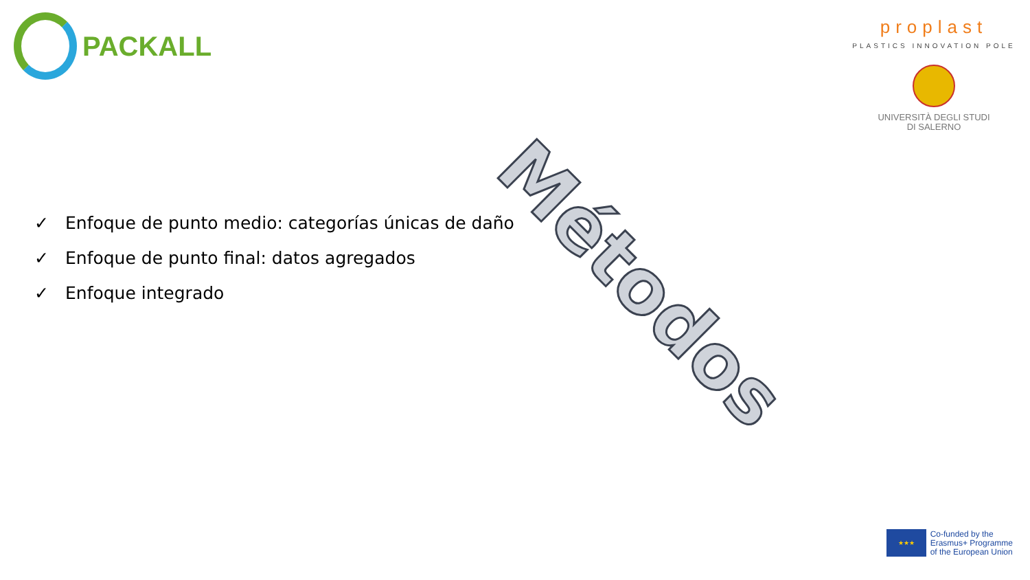PACKALL
proplast
PLASTICS INNOVATION POLE
UNIVERSITÀ DEGLI STUDI
DI SALERNO
Métodos
✓ Enfoque de punto medio: categorías únicas de daño
✓ Enfoque de punto final: datos agregados
✓ Enfoque integrado
★★★
Co-funded by the
Erasmus+ Programme
of the European Union